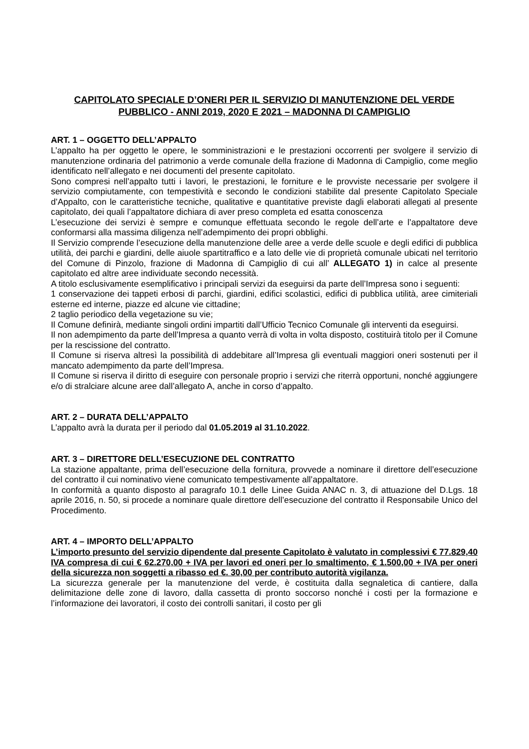CAPITOLATO SPECIALE D’ONERI PER IL SERVIZIO DI MANUTENZIONE DEL VERDE PUBBLICO - ANNI 2019, 2020 E 2021 – MADONNA DI CAMPIGLIO
ART. 1 – OGGETTO DELL’APPALTO
L’appalto ha per oggetto le opere, le somministrazioni e le prestazioni occorrenti per svolgere il servizio di manutenzione ordinaria del patrimonio a verde comunale della frazione di Madonna di Campiglio, come meglio identificato nell’allegato e nei documenti del presente capitolato.
Sono compresi nell’appalto tutti i lavori, le prestazioni, le forniture e le provviste necessarie per svolgere il servizio compiutamente, con tempestività e secondo le condizioni stabilite dal presente Capitolato Speciale d’Appalto, con le caratteristiche tecniche, qualitative e quantitative previste dagli elaborati allegati al presente capitolato, dei quali l’appaltatore dichiara di aver preso completa ed esatta conoscenza
L’esecuzione dei servizi è sempre e comunque effettuata secondo le regole dell’arte e l’appaltatore deve conformarsi alla massima diligenza nell’adempimento dei propri obblighi.
Il Servizio comprende l’esecuzione della manutenzione delle aree a verde delle scuole e degli edifici di pubblica utilità, dei parchi e giardini, delle aiuole spartitraffico e a lato delle vie di proprietà comunale ubicati nel territorio del Comune di Pinzolo, frazione di Madonna di Campiglio di cui all’ ALLEGATO 1) in calce al presente capitolato ed altre aree individuate secondo necessità.
A titolo esclusivamente esemplificativo i principali servizi da eseguirsi da parte dell’Impresa sono i seguenti:
1 conservazione dei tappeti erbosi di parchi, giardini, edifici scolastici, edifici di pubblica utilità, aree cimiteriali esterne ed interne, piazze ed alcune vie cittadine;
2 taglio periodico della vegetazione su vie;
Il Comune definirà, mediante singoli ordini impartiti dall’Ufficio Tecnico Comunale gli interventi da eseguirsi.
Il non adempimento da parte dell’Impresa a quanto verrà di volta in volta disposto, costituirà titolo per il Comune per la rescissione del contratto.
Il Comune si riserva altresì la possibilità di addebitare all’Impresa gli eventuali maggiori oneri sostenuti per il mancato adempimento da parte dell’Impresa.
Il Comune si riserva il diritto di eseguire con personale proprio i servizi che riterrà opportuni, nonché aggiungere e/o di stralciare alcune aree dall’allegato A, anche in corso d’appalto.
ART. 2 – DURATA DELL’APPALTO
L’appalto avrà la durata per il periodo dal 01.05.2019 al 31.10.2022.
ART. 3 – DIRETTORE DELL’ESECUZIONE DEL CONTRATTO
La stazione appaltante, prima dell’esecuzione della fornitura, provvede a nominare il direttore dell’esecuzione del contratto il cui nominativo viene comunicato tempestivamente all’appaltatore.
In conformità a quanto disposto al paragrafo 10.1 delle Linee Guida ANAC n. 3, di attuazione del D.Lgs. 18 aprile 2016, n. 50, si procede a nominare quale direttore dell’esecuzione del contratto il Responsabile Unico del Procedimento.
ART. 4 – IMPORTO DELL’APPALTO
L’importo presunto del servizio dipendente dal presente Capitolato è valutato in complessivi € 77.829,40 IVA compresa di cui € 62.270,00 + IVA per lavori ed oneri per lo smaltimento, € 1.500,00 + IVA per oneri della sicurezza non soggetti a ribasso ed €. 30,00 per contributo autorità vigilanza.
La sicurezza generale per la manutenzione del verde, è costituita dalla segnaletica di cantiere, dalla delimitazione delle zone di lavoro, dalla cassetta di pronto soccorso nonché i costi per la formazione e l’informazione dei lavoratori, il costo dei controlli sanitari, il costo per gli